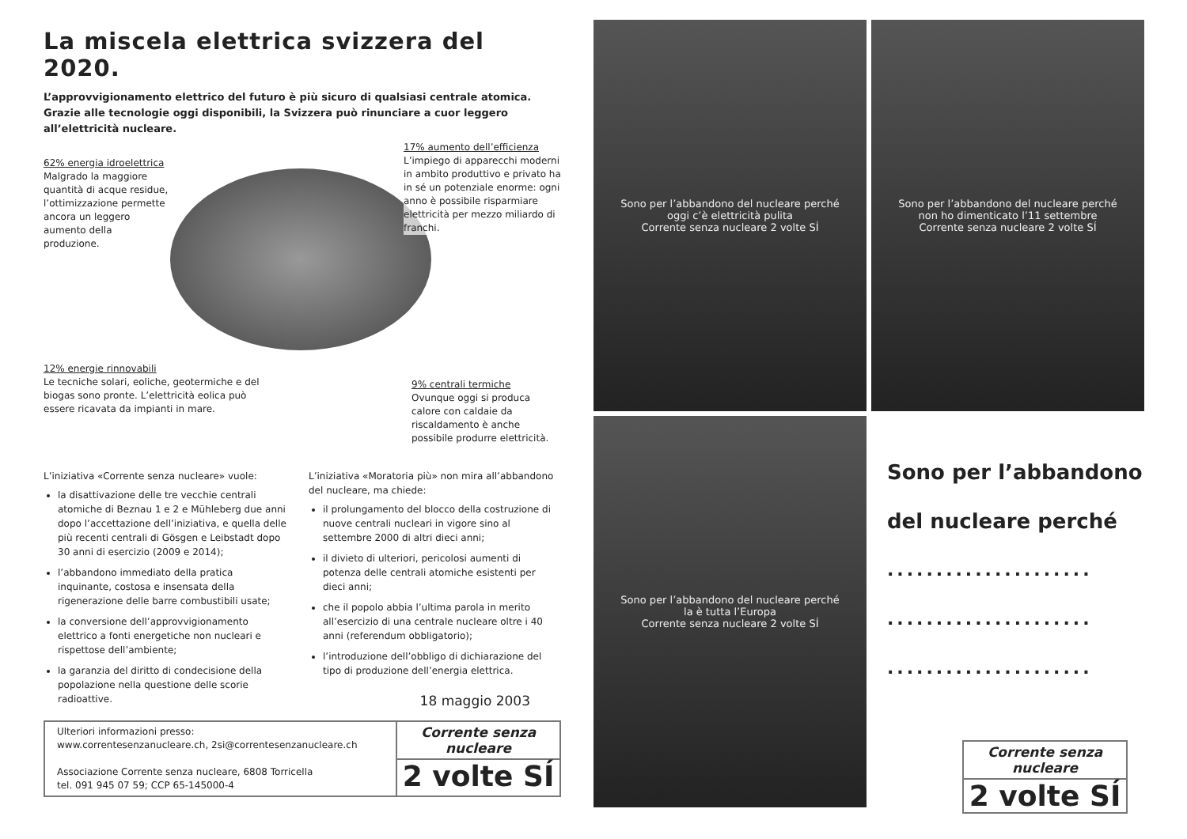La miscela elettrica svizzera del 2020.
L’approvvigionamento elettrico del futuro è più sicuro di qualsiasi centrale atomica. Grazie alle tecnologie oggi disponibili, la Svizzera può rinunciare a cuor leggero all’elettricità nucleare.
62% energia idroelettrica
Malgrado la maggiore quantità di acque residue, l’ottimizzazione permette ancora un leggero aumento della produzione.
17% aumento dell’efficienza
L’impiego di apparecchi moderni in ambito produttivo e privato ha in sé un potenziale enorme: ogni anno è possibile risparmiare elettricità per mezzo miliardo di franchi.
12% energie rinnovabili
Le tecniche solari, eoliche, geotermiche e del biogas sono pronte. L’elettricità eolica può essere ricavata da impianti in mare.
9% centrali termiche
Ovunque oggi si produca calore con caldaie da riscaldamento è anche possibile produrre elettricità.
L’iniziativa «Corrente senza nucleare» vuole:
la disattivazione delle tre vecchie centrali atomiche di Beznau 1 e 2 e Mühleberg due anni dopo l’accettazione dell’iniziativa, e quella delle più recenti centrali di Gösgen e Leibstadt dopo 30 anni di esercizio (2009 e 2014);
l’abbandono immediato della pratica inquinante, costosa e insensata della rigenerazione delle barre combustibili usate;
la conversione dell’approvvigionamento elettrico a fonti energetiche non nucleari e rispettose dell’ambiente;
la garanzia del diritto di condecisione della popolazione nella questione delle scorie radioattive.
L’iniziativa «Moratoria più» non mira all’abbandono del nucleare, ma chiede:
il prolungamento del blocco della costruzione di nuove centrali nucleari in vigore sino al settembre 2000 di altri dieci anni;
il divieto di ulteriori, pericolosi aumenti di potenza delle centrali atomiche esistenti per dieci anni;
che il popolo abbia l’ultima parola in merito all’esercizio di una centrale nucleare oltre i 40 anni (referendum obbligatorio);
l’introduzione dell’obbligo di dichiarazione del tipo di produzione dell’energia elettrica.
18 maggio 2003
Ulteriori informazioni presso:
www.correntesenzanucleare.ch, 2si@correntesenzanucleare.ch
Associazione Corrente senza nucleare, 6808 Torricella
tel. 091 945 07 59; CCP 65-145000-4
Corrente senza nucleare
2 volte SÍ
Sono per l’abbandono del nucleare perché
oggi c’è elettricità pulita
Corrente senza nucleare 2 volte SÍ
Sono per l’abbandono del nucleare perché
non ho dimenticato l’11 settembre
Corrente senza nucleare 2 volte SÍ
Sono per l’abbandono del nucleare perché
la è tutta l’Europa
Corrente senza nucleare 2 volte SÍ
Sono per l’abbandono
del nucleare perché
.....................
.....................
.....................
Corrente senza nucleare
2 volte SÍ